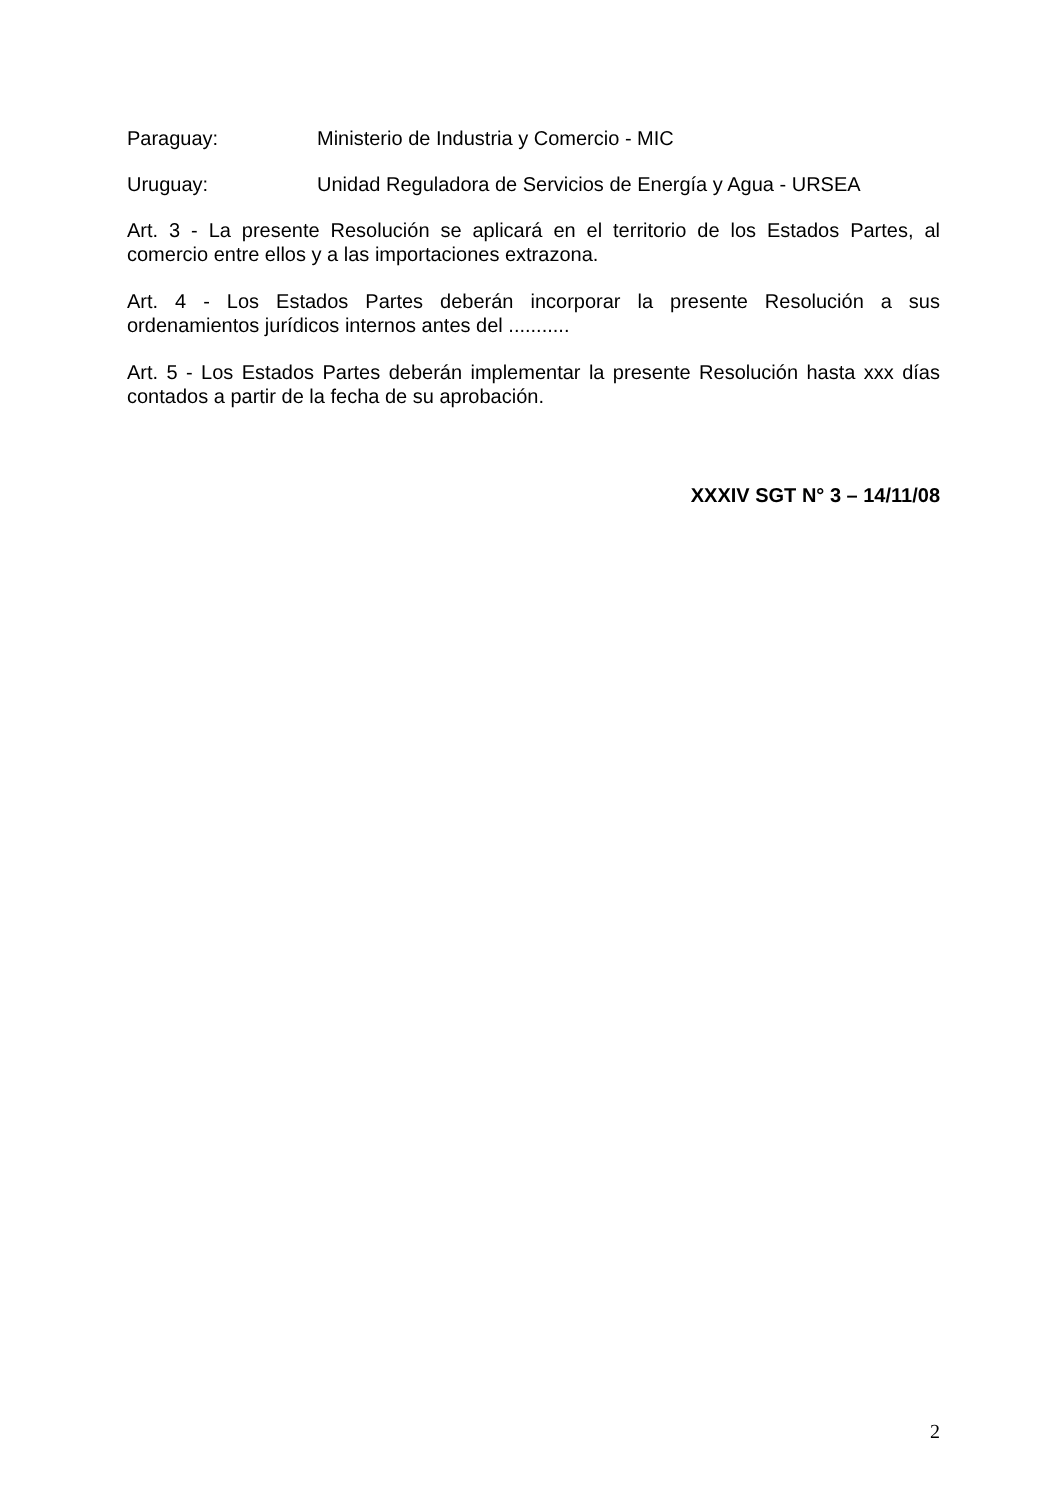Paraguay: Ministerio de Industria y Comercio - MIC
Uruguay: Unidad Reguladora de Servicios de Energía y Agua - URSEA
Art. 3 - La presente Resolución se aplicará en el territorio de los Estados Partes, al comercio entre ellos y a las importaciones extrazona.
Art. 4 - Los Estados Partes deberán incorporar la presente Resolución a sus ordenamientos jurídicos internos antes del ...........
Art. 5 - Los Estados Partes deberán implementar la presente Resolución hasta xxx días contados a partir de la fecha de su aprobación.
XXXIV SGT N° 3 – 14/11/08
2